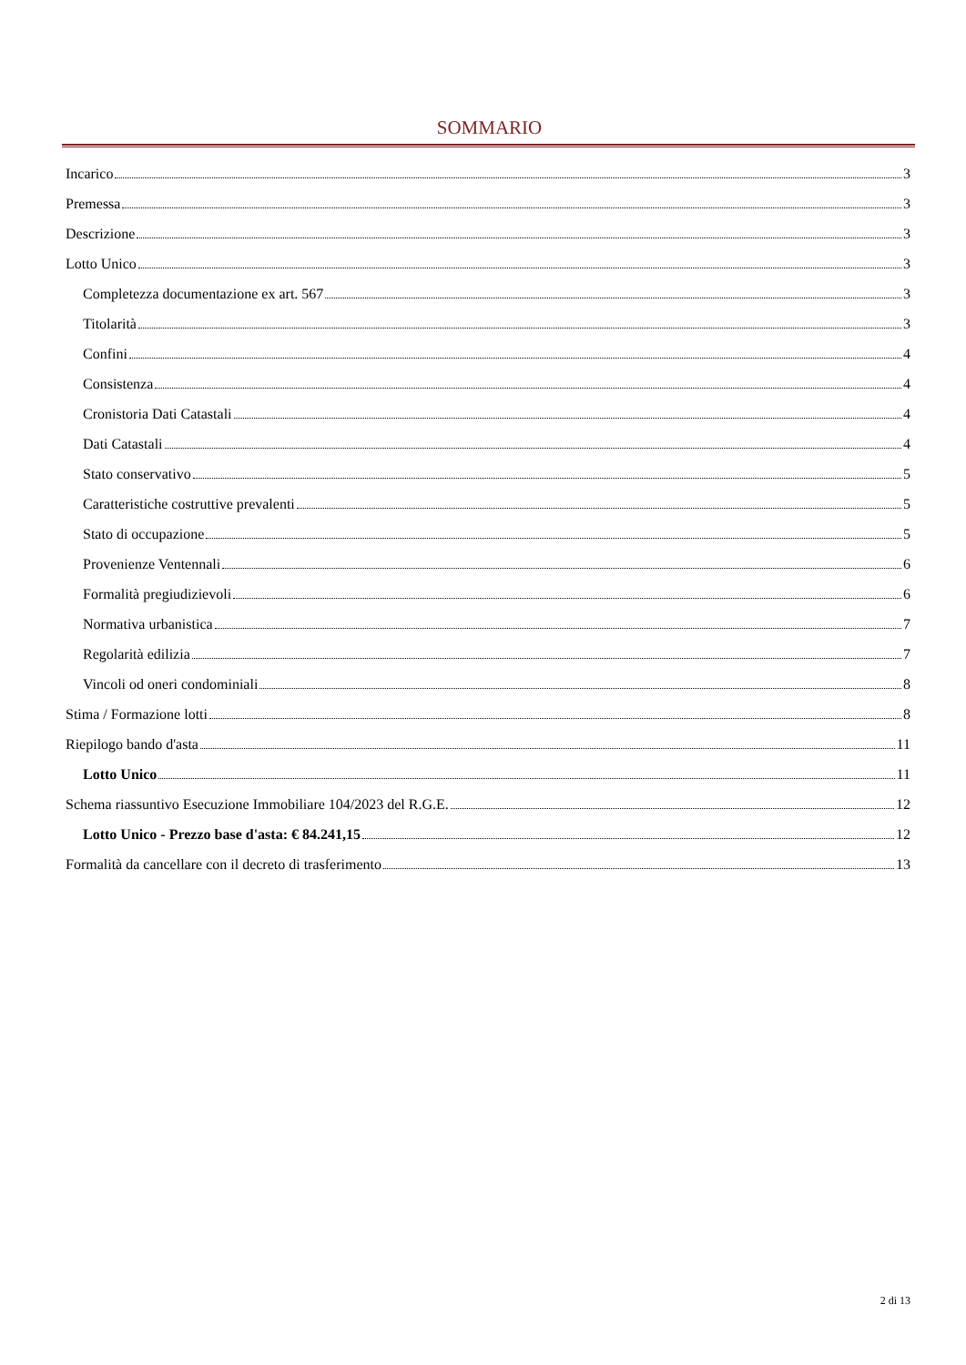SOMMARIO
Incarico 3
Premessa 3
Descrizione 3
Lotto Unico 3
Completezza documentazione ex art. 567 3
Titolarità 3
Confini 4
Consistenza 4
Cronistoria Dati Catastali 4
Dati Catastali 4
Stato conservativo 5
Caratteristiche costruttive prevalenti 5
Stato di occupazione 5
Provenienze Ventennali 6
Formalità pregiudizievoli 6
Normativa urbanistica 7
Regolarità edilizia 7
Vincoli od oneri condominiali 8
Stima / Formazione lotti 8
Riepilogo bando d'asta 11
Lotto Unico 11
Schema riassuntivo Esecuzione Immobiliare 104/2023 del R.G.E. 12
Lotto Unico - Prezzo base d'asta: € 84.241,15 12
Formalità da cancellare con il decreto di trasferimento 13
2 di 13